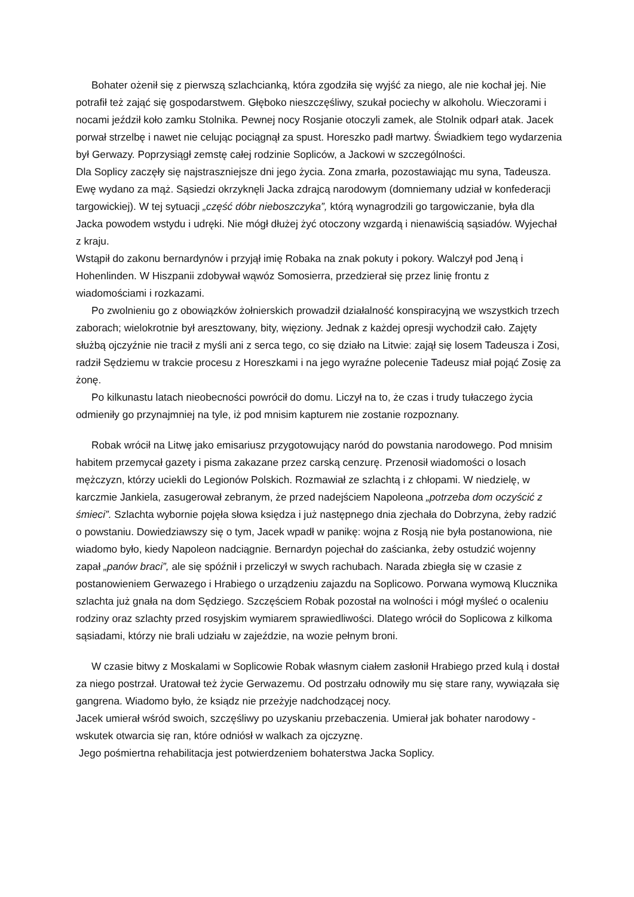Bohater ożenił się z pierwszą szlachcianką, która zgodziła się wyjść za niego, ale nie kochał jej. Nie potrafił też zająć się gospodarstwem. Głęboko nieszczęśliwy, szukał pociechy w alkoholu. Wieczorami i nocami jeździł koło zamku Stolnika. Pewnej nocy Rosjanie otoczyli zamek, ale Stolnik odparł atak. Jacek porwał strzelbę i nawet nie celując pociągnął za spust. Horeszko padł martwy. Świadkiem tego wydarzenia był Gerwazy. Poprzysiągł zemstę całej rodzinie Sopliców, a Jackowi w szczególności.
Dla Soplicy zaczęły się najstraszniejsze dni jego życia. Zona zmarła, pozostawiając mu syna, Tadeusza. Ewę wydano za mąż. Sąsiedzi okrzyknęli Jacka zdrajcą narodowym (domniemany udział w konfederacji targowickiej). W tej sytuacji „część dóbr nieboszczyka”, którą wynagrodzili go targowiczanie, była dla Jacka powodem wstydu i udręki. Nie mógł dłużej żyć otoczony wzgardą i nienawiścią sąsiadów. Wyjechał z kraju.
Wstąpił do zakonu bernardynów i przyjął imię Robaka na znak pokuty i pokory. Walczył pod Jeną i Hohenlinden. W Hiszpanii zdobywał wąwóz Somosierra, przedzierał się przez linię frontu z wiadomościami i rozkazami.
Po zwolnieniu go z obowiązków żołnierskich prowadził działalność konspiracyjną we wszystkich trzech zaborach; wielokrotnie był aresztowany, bity, więziony. Jednak z każdej opresji wychodził cało. Zajęty służbą ojczyźnie nie tracił z myśli ani z serca tego, co się działo na Litwie: zajął się losem Tadeusza i Zosi, radził Sędziemu w trakcie procesu z Horeszkami i na jego wyraźne polecenie Tadeusz miał pojąć Zosię za żonę.
Po kilkunastu latach nieobecności powrócił do domu. Liczył na to, że czas i trudy tułaczego życia odmieniły go przynajmniej na tyle, iż pod mnisim kapturem nie zostanie rozpoznany.
Robak wrócił na Litwę jako emisariusz przygotowujący naród do powstania narodowego. Pod mnisim habitem przemycał gazety i pisma zakazane przez carską cenzurę. Przenosił wiadomości o losach mężczyzn, którzy uciekli do Legionów Polskich. Rozmawiał ze szlachtą i z chłopami. W niedzielę, w karczmie Jankiela, zasugerował zebranym, że przed nadejściem Napoleona „potrzeba dom oczyścić z śmieci”. Szlachta wybornie pojęła słowa księdza i już następnego dnia zjechała do Dobrzyna, żeby radzić o powstaniu. Dowiedziawszy się o tym, Jacek wpadł w panikę: wojna z Rosją nie była postanowiona, nie wiadomo było, kiedy Napoleon nadciągnie. Bernardyn pojechał do zaścianka, żeby ostudzić wojenny zapał „panów braci”, ale się spóźnił i przeliczył w swych rachubach. Narada zbiegła się w czasie z postanowieniem Gerwazego i Hrabiego o urządzeniu zajazdu na Soplicowo. Porwana wymową Klucznika szlachta już gnała na dom Sędziego. Szczęściem Robak pozostał na wolności i mógł myśleć o ocaleniu rodziny oraz szlachty przed rosyjskim wymiarem sprawiedliwości. Dlatego wrócił do Soplicowa z kilkoma sąsiadami, którzy nie brali udziału w zajeździe, na wozie pełnym broni.
W czasie bitwy z Moskalami w Soplicowie Robak własnym ciałem zasłonił Hrabiego przed kulą i dostał za niego postrzał. Uratował też życie Gerwazemu. Od postrzału odnowiły mu się stare rany, wywiązała się gangrena. Wiadomo było, że ksiądz nie przeżyje nadchodzącej nocy.
Jacek umierał wśród swoich, szczęśliwy po uzyskaniu przebaczenia. Umierał jak bohater narodowy - wskutek otwarcia się ran, które odniósł w walkach za ojczyznę.
Jego pośmiertna rehabilitacja jest potwierdzeniem bohaterstwa Jacka Soplicy.